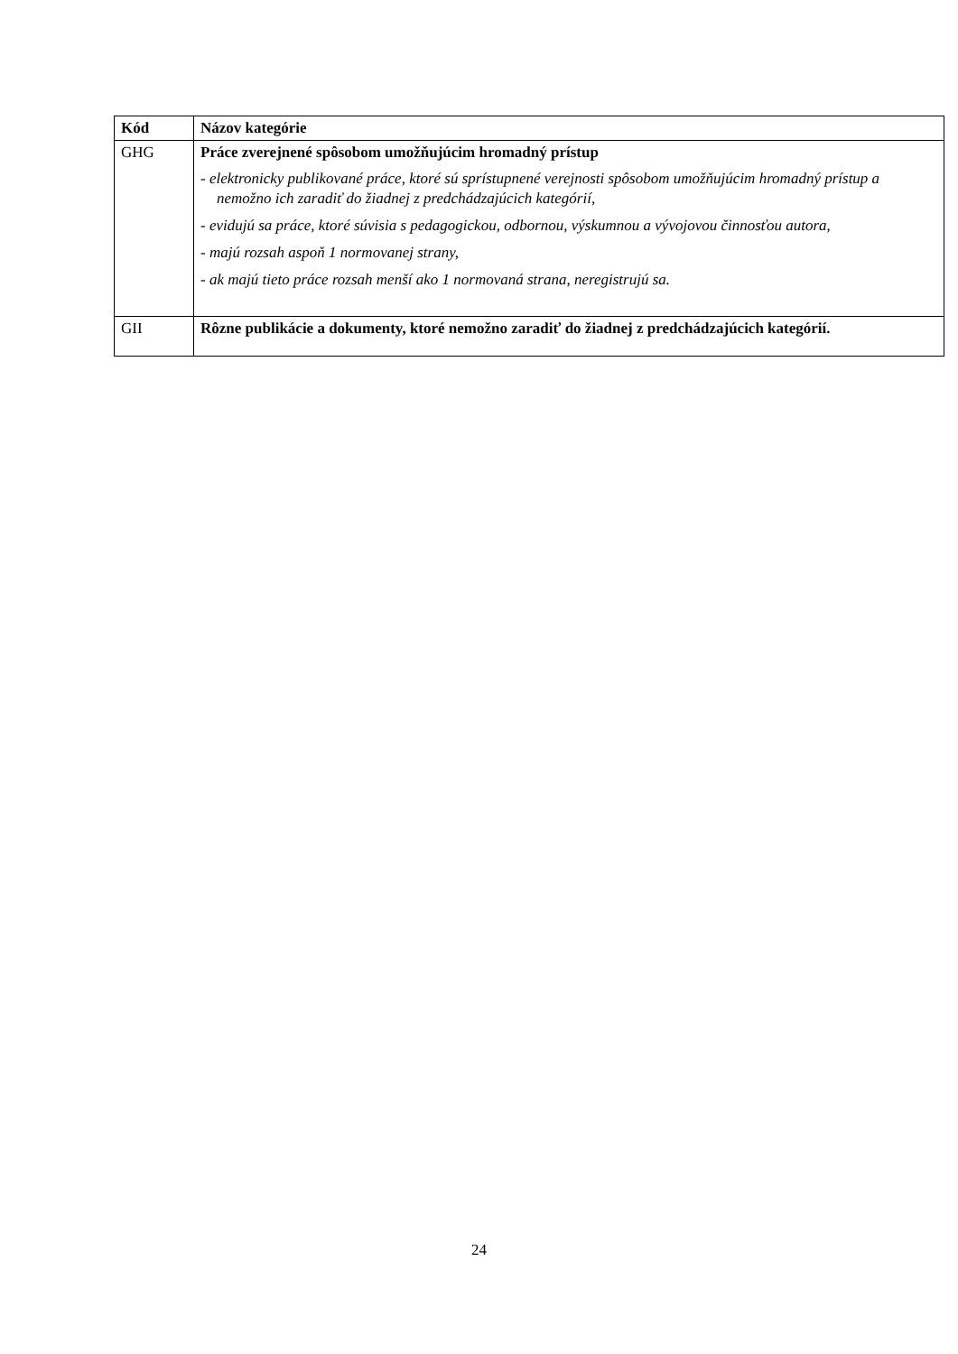| Kód | Názov kategórie |
| --- | --- |
| GHG | Práce zverejnené spôsobom umožňujúcim hromadný prístup - elektronicky publikované práce, ktoré sú sprístupnené verejnosti spôsobom umožňujúcim hromadný prístup a nemožno ich zaradiť do žiadnej z predchádzajúcich kategórií, - evidujú sa práce, ktoré súvisia s pedagogickou, odbornou, výskumnou a vývojovou činnosťou autora, - majú rozsah aspoň 1 normovanej strany, - ak majú tieto práce rozsah menší ako 1 normovaná strana, neregistrujú sa. |
| GII | Rôzne publikácie a dokumenty, ktoré nemožno zaradiť do žiadnej z predchádzajúcich kategórií. |
24